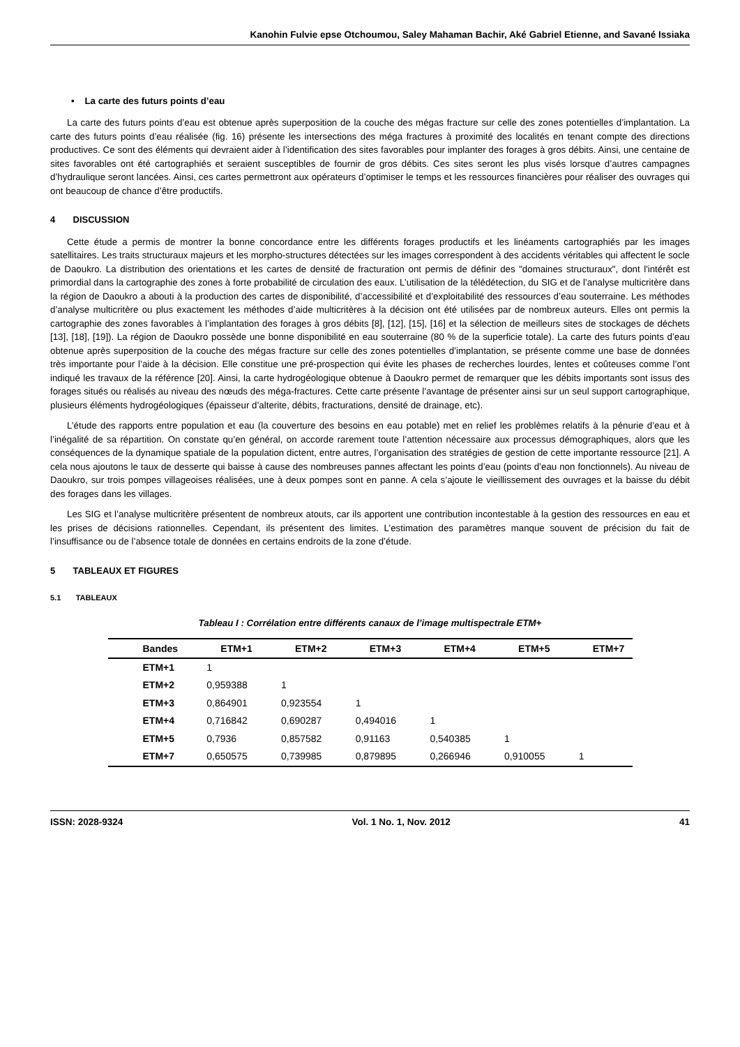Kanohin Fulvie epse Otchoumou, Saley Mahaman Bachir, Aké Gabriel Etienne, and Savané Issiaka
• La carte des futurs points d’eau
La carte des futurs points d’eau est obtenue après superposition de la couche des mégas fracture sur celle des zones potentielles d’implantation. La carte des futurs points d’eau réalisée (fig. 16) présente les intersections des méga fractures à proximité des localités en tenant compte des directions productives. Ce sont des éléments qui devraient aider à l’identification des sites favorables pour implanter des forages à gros débits. Ainsi, une centaine de sites favorables ont été cartographiés et seraient susceptibles de fournir de gros débits. Ces sites seront les plus visés lorsque d’autres campagnes d’hydraulique seront lancées. Ainsi, ces cartes permettront aux opérateurs d’optimiser le temps et les ressources financières pour réaliser des ouvrages qui ont beaucoup de chance d’être productifs.
4 DISCUSSION
Cette étude a permis de montrer la bonne concordance entre les différents forages productifs et les linéaments cartographiés par les images satellitaires. Les traits structuraux majeurs et les morpho-structures détectées sur les images correspondent à des accidents véritables qui affectent le socle de Daoukro. La distribution des orientations et les cartes de densité de fracturation ont permis de définir des "domaines structuraux", dont l'intérêt est primordial dans la cartographie des zones à forte probabilité de circulation des eaux. L’utilisation de la télédétection, du SIG et de l’analyse multicritère dans la région de Daoukro a abouti à la production des cartes de disponibilité, d’accessibilité et d’exploitabilité des ressources d’eau souterraine. Les méthodes d’analyse multicritère ou plus exactement les méthodes d’aide multicritères à la décision ont été utilisées par de nombreux auteurs. Elles ont permis la cartographie des zones favorables à l’implantation des forages à gros débits [8], [12], [15], [16] et la sélection de meilleurs sites de stockages de déchets [13], [18], [19]). La région de Daoukro possède une bonne disponibilité en eau souterraine (80 % de la superficie totale). La carte des futurs points d’eau obtenue après superposition de la couche des mégas fracture sur celle des zones potentielles d’implantation, se présente comme une base de données très importante pour l’aide à la décision. Elle constitue une pré-prospection qui évite les phases de recherches lourdes, lentes et coûteuses comme l’ont indiqué les travaux de la référence [20]. Ainsi, la carte hydrogéologique obtenue à Daoukro permet de remarquer que les débits importants sont issus des forages situés ou réalisés au niveau des nœuds des méga-fractures. Cette carte présente l’avantage de présenter ainsi sur un seul support cartographique, plusieurs éléments hydrogéologiques (épaisseur d’alterite, débits, fracturations, densité de drainage, etc).
L’étude des rapports entre population et eau (la couverture des besoins en eau potable) met en relief les problèmes relatifs à la pénurie d’eau et à l’inégalité de sa répartition. On constate qu’en général, on accorde rarement toute l’attention nécessaire aux processus démographiques, alors que les conséquences de la dynamique spatiale de la population dictent, entre autres, l’organisation des stratégies de gestion de cette importante ressource [21]. A cela nous ajoutons le taux de desserte qui baisse à cause des nombreuses pannes affectant les points d’eau (points d’eau non fonctionnels). Au niveau de Daoukro, sur trois pompes villageoises réalisées, une à deux pompes sont en panne. A cela s’ajoute le vieillissement des ouvrages et la baisse du débit des forages dans les villages.
Les SIG et l’analyse multicritère présentent de nombreux atouts, car ils apportent une contribution incontestable à la gestion des ressources en eau et les prises de décisions rationnelles. Cependant, ils présentent des limites. L’estimation des paramètres manque souvent de précision du fait de l’insuffisance ou de l’absence totale de données en certains endroits de la zone d’étude.
5 TABLEAUX ET FIGURES
5.1 TABLEAUX
Tableau I : Corrélation entre différents canaux de l’image multispectrale ETM+
| Bandes | ETM+1 | ETM+2 | ETM+3 | ETM+4 | ETM+5 | ETM+7 |
| --- | --- | --- | --- | --- | --- | --- |
| ETM+1 | 1 | | | | | |
| ETM+2 | 0,959388 | 1 | | | | |
| ETM+3 | 0,864901 | 0,923554 | 1 | | | |
| ETM+4 | 0,716842 | 0,690287 | 0,494016 | 1 | | |
| ETM+5 | 0,7936 | 0,857582 | 0,91163 | 0,540385 | 1 | |
| ETM+7 | 0,650575 | 0,739985 | 0,879895 | 0,266946 | 0,910055 | 1 |
ISSN: 2028-9324 Vol. 1 No. 1, Nov. 2012 41